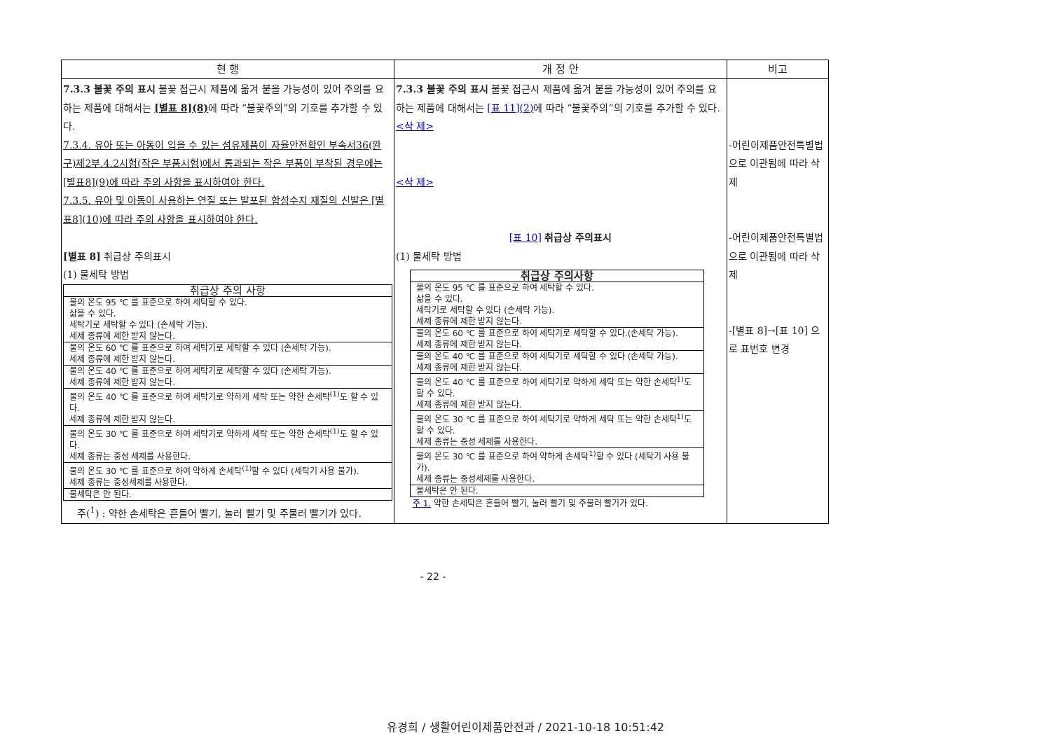| 현 행 | 개 정 안 | 비고 |
| --- | --- | --- |
| 7.3.3 불꽃 주의 표시 불꽃 접근시 제품에 옮겨 붙을 가능성이 있어 주의를 요하는 제품에 대해서는 [별표 8](8) 에 따라 “불꽃주의”의 기호를 추가할 수 있다. 7.3.4. 유아 또는 아동이 입을 수 있는 섬유제품이 자율안전확인 부속서36(완구)제2부.4.2시험(작은 부품시험)에서 통과되는 작은 부품이 부착된 경우에는 [별표8](9)에 따라 주의 사항을 표시하여야 한다. 7.3.5. 유아 및 아동이 사용하는 연질 또는 발포된 합성수지 재질의 신발은 [별표8](10)에 따라 주의 사항을 표시하여야 한다. [별표 8] 취급상 주의표시 (1) 물세탁 방법 / 취급상 주의 사항 / / --- / / 물의 온도 95 ℃ 를 표준으로 하여 세탁할 수 있다. 삶을 수 있다. 세탁기로 세탁할 수 있다 (손세탁 가능). 세제 종류에 제한 받지 않는다. / / 물의 온도 60 ℃ 를 표준으로 하여 세탁기로 세탁할 수 있다 (손세탁 가능). 세제 종류에 제한 받지 않는다. / / 물의 온도 40 ℃ 를 표준으로 하여 세탁기로 세탁할 수 있다 (손세탁 가능). 세제 종류에 제한 받지 않는다. / / 물의 온도 40 ℃ 를 표준으로 하여 세탁기로 약하게 세탁 또는 약한 손세탁<sup>(1)</sup>도 할 수 있다. 세제 종류에 제한 받지 않는다. / / 물의 온도 30 ℃ 를 표준으로 하여 세탁기로 약하게 세탁 또는 약한 손세탁<sup>(1)</sup>도 할 수 있다. 세제 종류는 중성 세제를 사용한다. / / 물의 온도 30 ℃ 를 표준으로 하여 약하게 손세탁<sup>(1)</sup>할 수 있다 (세탁기 사용 불가). 세제 종류는 중성세제를 사용한다. / / 물세탁은 안 된다. / 주(<sup>1</sup>) : 약한 손세탁은 흔들어 빨기, 눌러 빨기 및 주물러 빨기가 있다. | 7.3.3 불꽃 주의 표시 불꽃 접근시 제품에 옮겨 붙을 가능성이 있어 주의를 요하는 제품에 대해서는 [표 11](2) 에 따라 “불꽃주의”의 기호를 추가할 수 있다. <삭 제> <삭 제> [표 10] 취급상 주의표시 (1) 물세탁 방법 / 취급상 주의사항 / / --- / / 물의 온도 95 ℃ 를 표준으로 하여 세탁할 수 있다. 삶을 수 있다. 세탁기로 세탁할 수 있다 (손세탁 가능). 세제 종류에 제한 받지 않는다. / / 물의 온도 60 ℃ 를 표준으로 하여 세탁기로 세탁할 수 있다.(손세탁 가능). 세제 종류에 제한 받지 않는다. / / 물의 온도 40 ℃ 를 표준으로 하여 세탁기로 세탁할 수 있다 (손세탁 가능). 세제 종류에 제한 받지 않는다. / / 물의 온도 40 ℃ 를 표준으로 하여 세탁기로 약하게 세탁 또는 약한 손세탁<sup>1)</sup>도 할 수 있다. 세제 종류에 제한 받지 않는다. / / 물의 온도 30 ℃ 를 표준으로 하여 세탁기로 약하게 세탁 또는 약한 손세탁<sup>1)</sup>도 할 수 있다. 세제 종류는 중성 세제를 사용한다. / / 물의 온도 30 ℃ 를 표준으로 하여 약하게 손세탁<sup>1)</sup>할 수 있다 (세탁기 사용 불가). 세제 종류는 중성세제를 사용한다. / / 물세탁은 안 된다. / 주 1. 약한 손세탁은 흔들어 빨기, 눌러 빨기 및 주물러 빨기가 있다. | -어린이제품안전특별법으로 이관됨에 따라 삭제 -어린이제품안전특별법으로 이관됨에 따라 삭제 -[별표 8]→[표 10] 으로 표번호 변경 |
- 22 -
유경희 / 생활어린이제품안전과 / 2021-10-18 10:51:42